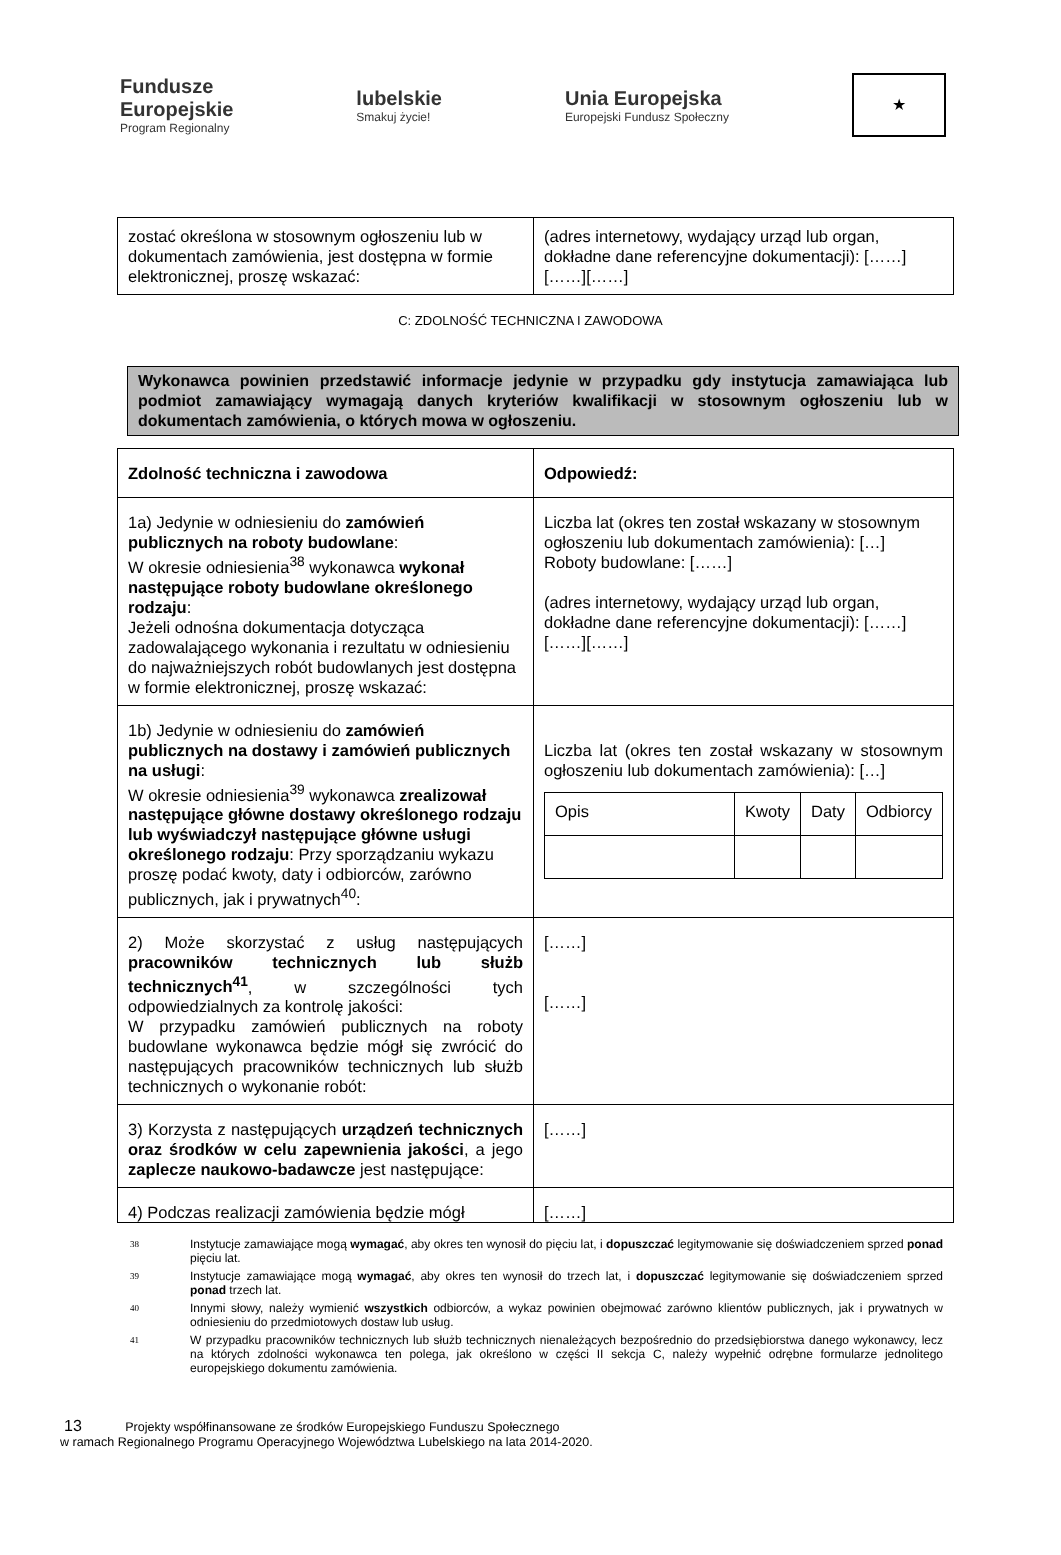Fundusze
Europejskie
Program Regionalny
lubelskie
Smakuj życie!
Unia Europejska
Europejski Fundusz Społeczny
★
| zostać określona w stosownym ogłoszeniu lub w dokumentach zamówienia, jest dostępna w formie elektronicznej, proszę wskazać: | (adres internetowy, wydający urząd lub organ, dokładne dane referencyjne dokumentacji): [……][……][……] |
C: ZDOLNOŚĆ TECHNICZNA I ZAWODOWA
Wykonawca powinien przedstawić informacje jedynie w przypadku gdy instytucja zamawiająca lub podmiot zamawiający wymagają danych kryteriów kwalifikacji w stosownym ogłoszeniu lub w dokumentach zamówienia, o których mowa w ogłoszeniu.
| Zdolność techniczna i zawodowa | Odpowiedź: |
| 1a) Jedynie w odniesieniu do zamówień publicznych na roboty budowlane : W okresie odniesienia<sup>38</sup> wykonawca wykonał następujące roboty budowlane określonego rodzaju : Jeżeli odnośna dokumentacja dotycząca zadowalającego wykonania i rezultatu w odniesieniu do najważniejszych robót budowlanych jest dostępna w formie elektronicznej, proszę wskazać: | Liczba lat (okres ten został wskazany w stosownym ogłoszeniu lub dokumentach zamówienia): […] Roboty budowlane: [……] (adres internetowy, wydający urząd lub organ, dokładne dane referencyjne dokumentacji): [……][……][……] |
| 1b) Jedynie w odniesieniu do zamówień publicznych na dostawy i zamówień publicznych na usługi : W okresie odniesienia<sup>39</sup> wykonawca zrealizował następujące główne dostawy określonego rodzaju lub wyświadczył następujące główne usługi określonego rodzaju : Przy sporządzaniu wykazu proszę podać kwoty, daty i odbiorców, zarówno publicznych, jak i prywatnych<sup>40</sup>: | Liczba lat (okres ten został wskazany w stosownym ogłoszeniu lub dokumentach zamówienia): […] / Opis / Kwoty / Daty / Odbiorcy / |
| 2) Może skorzystać z usług następujących pracowników technicznych lub służb technicznych<sup>41</sup> , w szczególności tych odpowiedzialnych za kontrolę jakości: W przypadku zamówień publicznych na roboty budowlane wykonawca będzie mógł się zwrócić do następujących pracowników technicznych lub służb technicznych o wykonanie robót: | [……] [……] |
| 3) Korzysta z następujących urządzeń technicznych oraz środków w celu zapewnienia jakości , a jego zaplecze naukowo-badawcze jest następujące: | [……] |
| 4) Podczas realizacji zamówienia będzie mógł | [……] |
<sup>38</sup> Instytucje zamawiające mogą wymagać, aby okres ten wynosił do pięciu lat, i dopuszczać legitymowanie się doświadczeniem sprzed ponad pięciu lat.
<sup>39</sup> Instytucje zamawiające mogą wymagać, aby okres ten wynosił do trzech lat, i dopuszczać legitymowanie się doświadczeniem sprzed ponad trzech lat.
<sup>40</sup> Innymi słowy, należy wymienić wszystkich odbiorców, a wykaz powinien obejmować zarówno klientów publicznych, jak i prywatnych w odniesieniu do przedmiotowych dostaw lub usług.
<sup>41</sup> W przypadku pracowników technicznych lub służb technicznych nienależących bezpośrednio do przedsiębiorstwa danego wykonawcy, lecz na których zdolności wykonawca ten polega, jak określono w części II sekcja C, należy wypełnić odrębne formularze jednolitego europejskiego dokumentu zamówienia.
13 Projekty współfinansowane ze środków Europejskiego Funduszu Społecznego
w ramach Regionalnego Programu Operacyjnego Województwa Lubelskiego na lata 2014-2020.